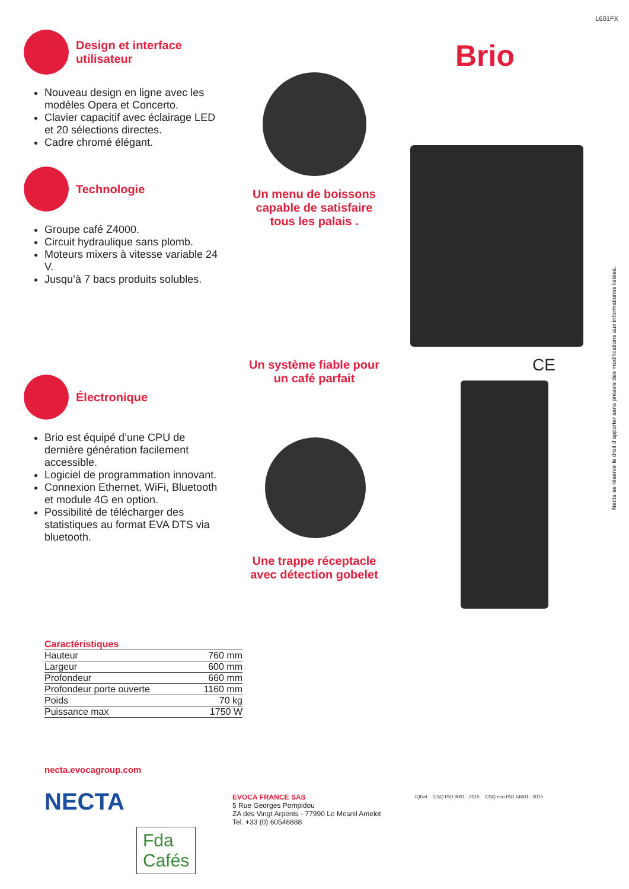L601FX
Design et interface utilisateur
Nouveau design en ligne avec les modèles Opera et Concerto.
Clavier capacitif avec éclairage LED et 20 sélections directes.
Cadre chromé élégant.
Technologie
Groupe café Z4000.
Circuit hydraulique sans plomb.
Moteurs mixers à vitesse variable 24 V.
Jusqu’à 7 bacs produits solubles.
Électronique
Brio est équipé d’une CPU de dernière génération facilement accessible.
Logiciel de programmation innovant.
Connexion Ethernet, WiFi, Bluetooth et module 4G en option.
Possibilité de télécharger des statistiques au format EVA DTS via bluetooth.
Brio
Un menu de boissons capable de satisfaire tous les palais .
Un système fiable pour un café parfait
Une trappe réceptacle avec détection gobelet
CE
Necta se réserve le droit d’apporter sans préavis des modifications aux informationss listées.
| Caractéristiques | |
| --- | --- |
| Hauteur | 760 mm |
| Largeur | 600 mm |
| Profondeur | 660 mm |
| Profondeur porte ouverte | 1160 mm |
| Poids | 70 kg |
| Puissance max | 1750 W |
necta.evocagroup.com
NECTA
Fda
Cafés
EVOCA FRANCE SAS
5 Rue Georges Pompidou
ZA des Vingt Arpents - 77990 Le Mesnil Amelot
Tel. +33 (0) 60546888
IQNet CSQ ISO 9001 : 2015 CSQ eco ISO 14001 : 2015